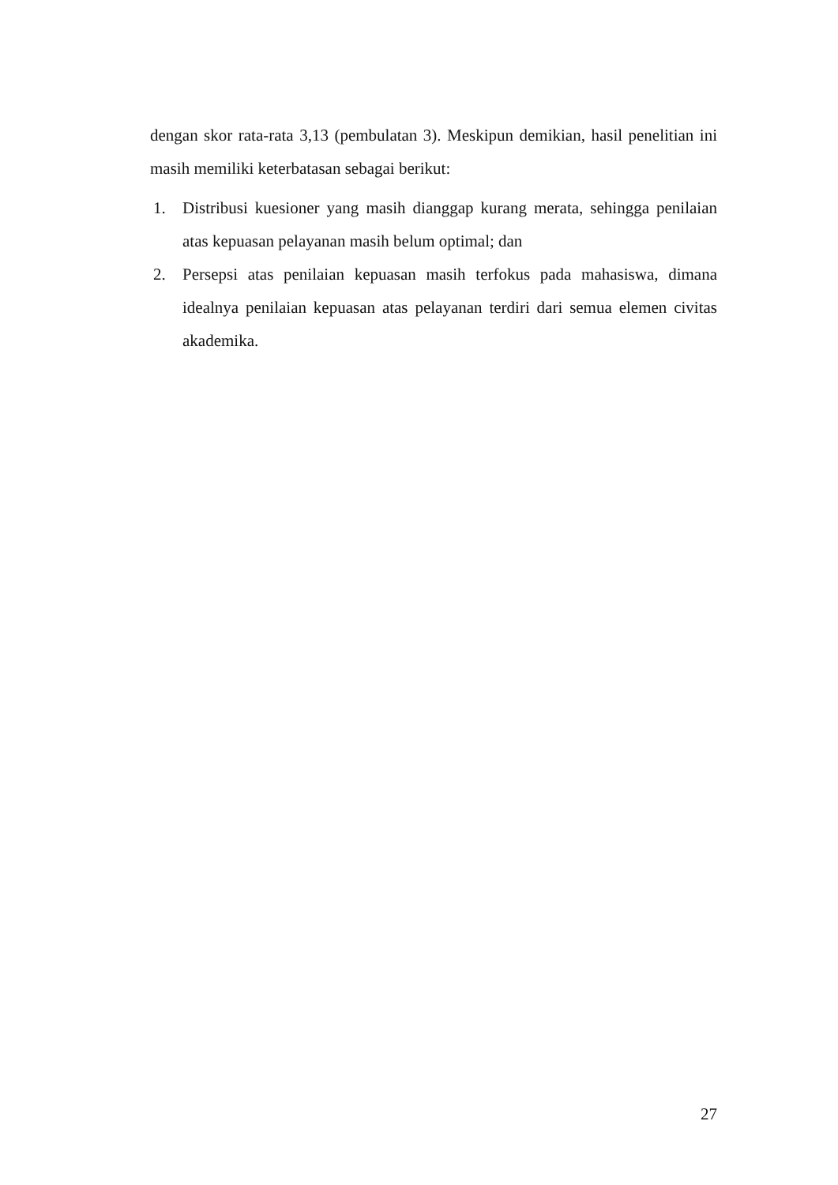dengan skor rata-rata 3,13 (pembulatan 3). Meskipun demikian, hasil penelitian ini masih memiliki keterbatasan sebagai berikut:
1. Distribusi kuesioner yang masih dianggap kurang merata, sehingga penilaian atas kepuasan pelayanan masih belum optimal; dan
2. Persepsi atas penilaian kepuasan masih terfokus pada mahasiswa, dimana idealnya penilaian kepuasan atas pelayanan terdiri dari semua elemen civitas akademika.
27